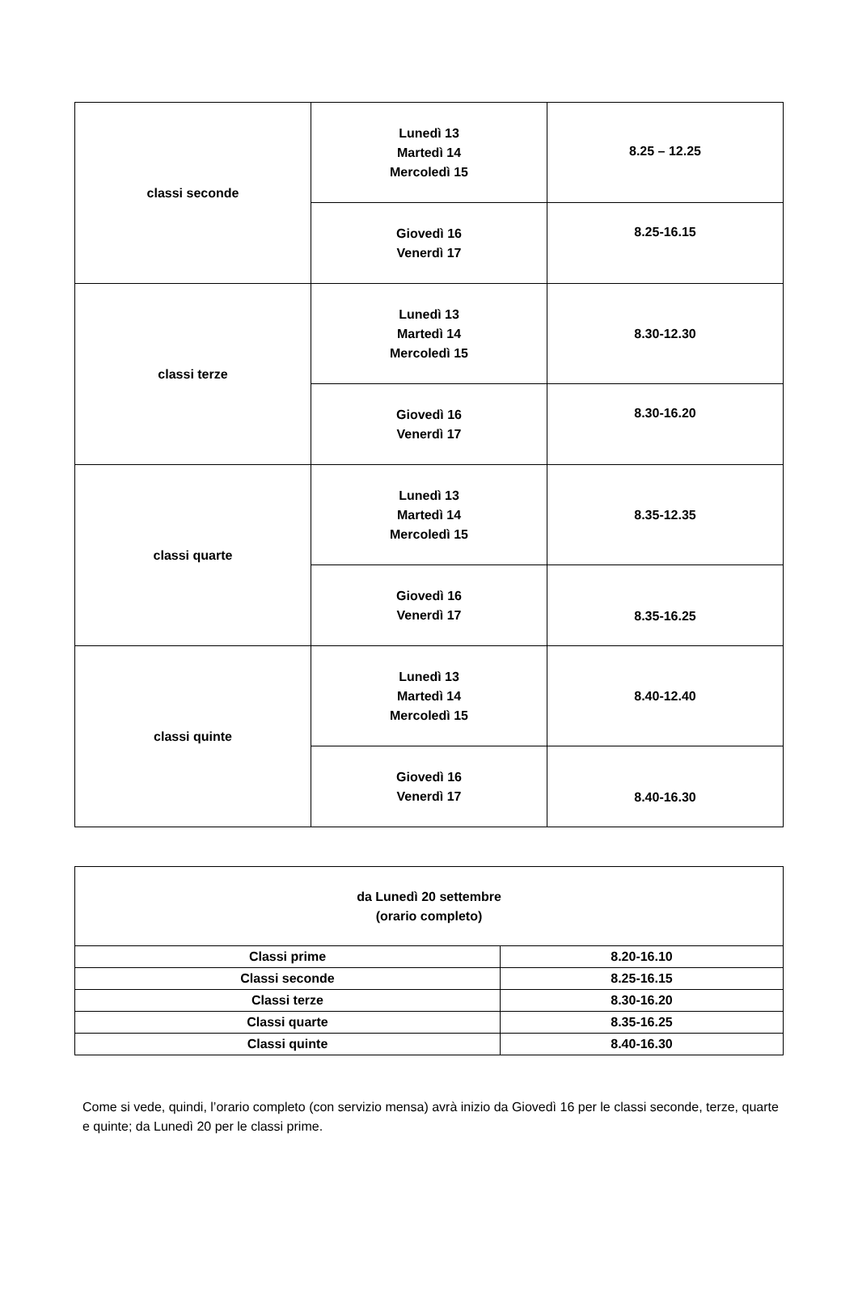| classi seconde | Lunedì 13 Martedì 14 Mercoledì 15 | 8.25 – 12.25 |
| | Giovedì 16 Venerdì 17 | 8.25-16.15 |
| classi terze | Lunedì 13 Martedì 14 Mercoledì 15 | 8.30-12.30 |
| | Giovedì 16 Venerdì 17 | 8.30-16.20 |
| classi quarte | Lunedì 13 Martedì 14 Mercoledì 15 | 8.35-12.35 |
| | Giovedì 16 Venerdì 17 | 8.35-16.25 |
| classi quinte | Lunedì 13 Martedì 14 Mercoledì 15 | 8.40-12.40 |
| | Giovedì 16 Venerdì 17 | 8.40-16.30 |
| da Lunedì 20 settembre (orario completo) | |
| Classi prime | 8.20-16.10 |
| Classi seconde | 8.25-16.15 |
| Classi terze | 8.30-16.20 |
| Classi quarte | 8.35-16.25 |
| Classi quinte | 8.40-16.30 |
Come si vede, quindi, l’orario completo (con servizio mensa) avrà inizio da Giovedì 16 per le classi seconde, terze, quarte e quinte; da Lunedì 20 per le classi prime.